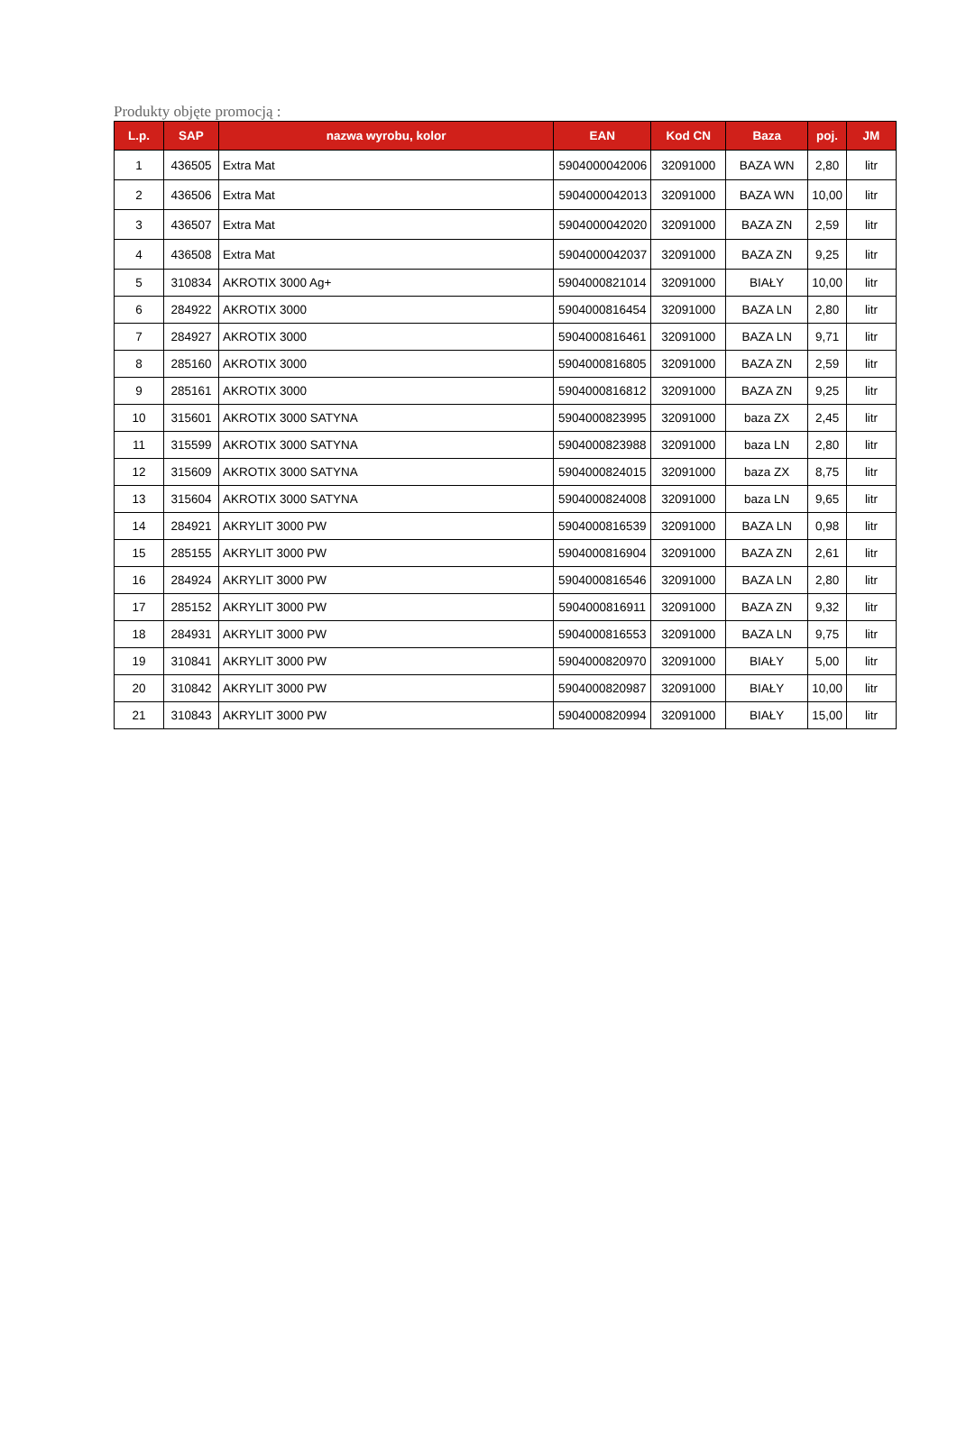Produkty objęte promocją :
| L.p. | SAP | nazwa wyrobu, kolor | EAN | Kod CN | Baza | poj. | JM |
| --- | --- | --- | --- | --- | --- | --- | --- |
| 1 | 436505 | Extra Mat | 5904000042006 | 32091000 | BAZA WN | 2,80 | litr |
| 2 | 436506 | Extra Mat | 5904000042013 | 32091000 | BAZA WN | 10,00 | litr |
| 3 | 436507 | Extra Mat | 5904000042020 | 32091000 | BAZA ZN | 2,59 | litr |
| 4 | 436508 | Extra Mat | 5904000042037 | 32091000 | BAZA ZN | 9,25 | litr |
| 5 | 310834 | AKROTIX 3000 Ag+ | 5904000821014 | 32091000 | BIAŁY | 10,00 | litr |
| 6 | 284922 | AKROTIX 3000 | 5904000816454 | 32091000 | BAZA LN | 2,80 | litr |
| 7 | 284927 | AKROTIX 3000 | 5904000816461 | 32091000 | BAZA LN | 9,71 | litr |
| 8 | 285160 | AKROTIX 3000 | 5904000816805 | 32091000 | BAZA ZN | 2,59 | litr |
| 9 | 285161 | AKROTIX 3000 | 5904000816812 | 32091000 | BAZA ZN | 9,25 | litr |
| 10 | 315601 | AKROTIX 3000 SATYNA | 5904000823995 | 32091000 | baza ZX | 2,45 | litr |
| 11 | 315599 | AKROTIX 3000 SATYNA | 5904000823988 | 32091000 | baza LN | 2,80 | litr |
| 12 | 315609 | AKROTIX 3000 SATYNA | 5904000824015 | 32091000 | baza ZX | 8,75 | litr |
| 13 | 315604 | AKROTIX 3000 SATYNA | 5904000824008 | 32091000 | baza LN | 9,65 | litr |
| 14 | 284921 | AKRYLIT 3000 PW | 5904000816539 | 32091000 | BAZA LN | 0,98 | litr |
| 15 | 285155 | AKRYLIT 3000 PW | 5904000816904 | 32091000 | BAZA ZN | 2,61 | litr |
| 16 | 284924 | AKRYLIT 3000 PW | 5904000816546 | 32091000 | BAZA LN | 2,80 | litr |
| 17 | 285152 | AKRYLIT 3000 PW | 5904000816911 | 32091000 | BAZA ZN | 9,32 | litr |
| 18 | 284931 | AKRYLIT 3000 PW | 5904000816553 | 32091000 | BAZA LN | 9,75 | litr |
| 19 | 310841 | AKRYLIT 3000 PW | 5904000820970 | 32091000 | BIAŁY | 5,00 | litr |
| 20 | 310842 | AKRYLIT 3000 PW | 5904000820987 | 32091000 | BIAŁY | 10,00 | litr |
| 21 | 310843 | AKRYLIT 3000 PW | 5904000820994 | 32091000 | BIAŁY | 15,00 | litr |